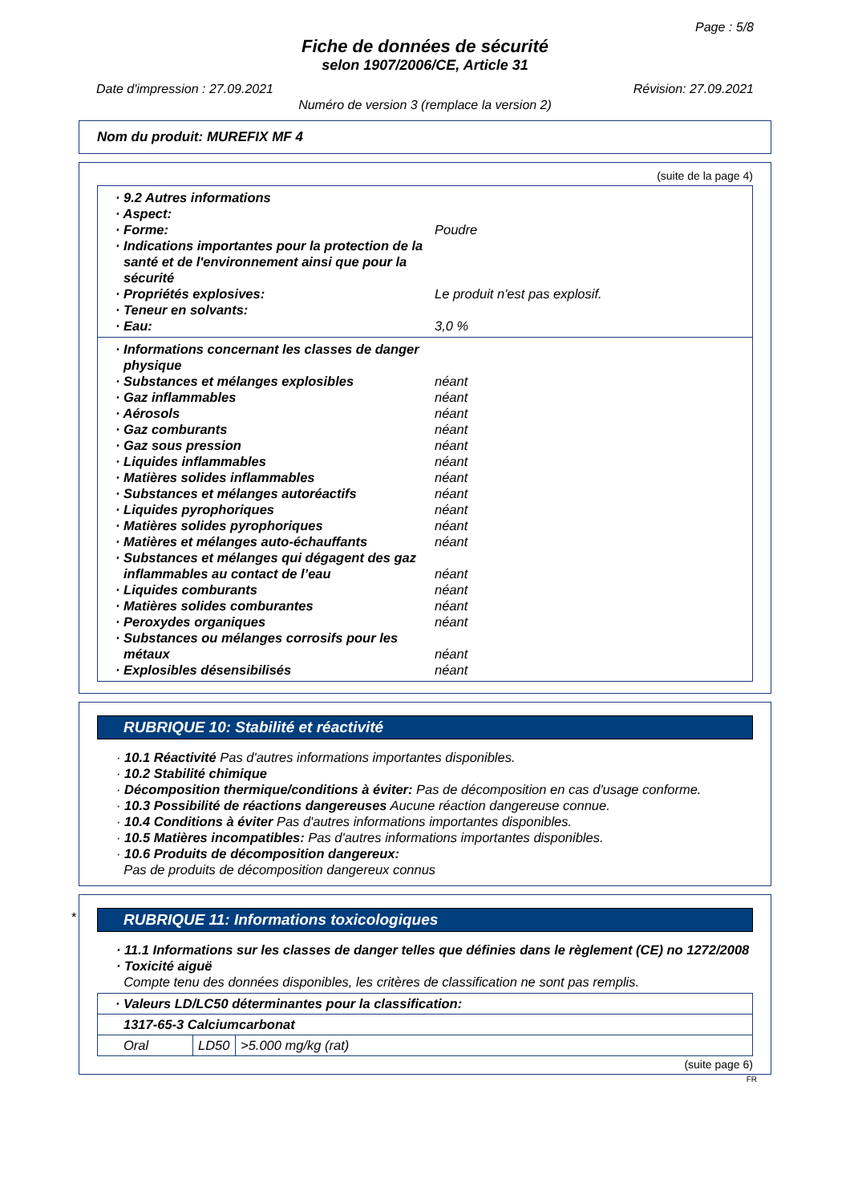Page : 5/8
Fiche de données de sécurité
selon 1907/2006/CE, Article 31
Date d'impression : 27.09.2021 Révision: 27.09.2021
Numéro de version 3 (remplace la version 2)
Nom du produit: MUREFIX MF 4
(suite de la page 4)
· 9.2 Autres informations
· Aspect:
· Forme: Poudre
· Indications importantes pour la protection de la santé et de l'environnement ainsi que pour la sécurité
· Propriétés explosives: Le produit n'est pas explosif.
· Teneur en solvants:
· Eau: 3,0 %
· Informations concernant les classes de danger physique
· Substances et mélanges explosibles néant
· Gaz inflammables néant
· Aérosols néant
· Gaz comburants néant
· Gaz sous pression néant
· Liquides inflammables néant
· Matières solides inflammables néant
· Substances et mélanges autoréactifs néant
· Liquides pyrophoriques néant
· Matières solides pyrophoriques néant
· Matières et mélanges auto-échauffants néant
· Substances et mélanges qui dégagent des gaz inflammables au contact de l’eau néant
· Liquides comburants néant
· Matières solides comburantes néant
· Peroxydes organiques néant
· Substances ou mélanges corrosifs pour les métaux néant
· Explosibles désensibilisés néant
RUBRIQUE 10: Stabilité et réactivité
· 10.1 Réactivité Pas d'autres informations importantes disponibles.
· 10.2 Stabilité chimique
· Décomposition thermique/conditions à éviter: Pas de décomposition en cas d'usage conforme.
· 10.3 Possibilité de réactions dangereuses Aucune réaction dangereuse connue.
· 10.4 Conditions à éviter Pas d'autres informations importantes disponibles.
· 10.5 Matières incompatibles: Pas d'autres informations importantes disponibles.
· 10.6 Produits de décomposition dangereux:
Pas de produits de décomposition dangereux connus
*
RUBRIQUE 11: Informations toxicologiques
· 11.1 Informations sur les classes de danger telles que définies dans le règlement (CE) no 1272/2008
· Toxicité aiguë
Compte tenu des données disponibles, les critères de classification ne sont pas remplis.
| · Valeurs LD/LC50 déterminantes pour la classification: | | |
| 1317-65-3 Calciumcarbonat | | |
| Oral | LD50 | >5.000 mg/kg (rat) |
(suite page 6)
FR